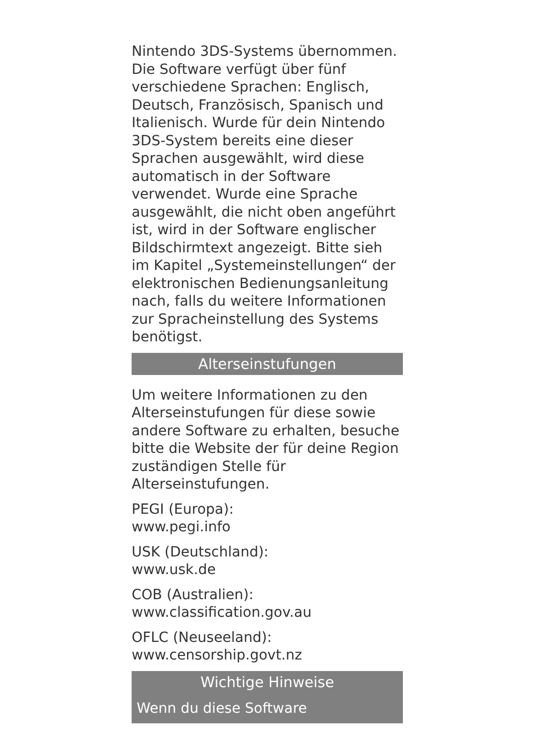Nintendo 3DS-Systems übernommen. Die Software verfügt über fünf verschiedene Sprachen: Englisch, Deutsch, Französisch, Spanisch und Italienisch. Wurde für dein Nintendo 3DS-System bereits eine dieser Sprachen ausgewählt, wird diese automatisch in der Software verwendet. Wurde eine Sprache ausgewählt, die nicht oben angeführt ist, wird in der Software englischer Bildschirmtext angezeigt. Bitte sieh im Kapitel „Systemeinstellungen“ der elektronischen Bedienungsanleitung nach, falls du weitere Informationen zur Spracheinstellung des Systems benötigst.
Alterseinstufungen
Um weitere Informationen zu den Alterseinstufungen für diese sowie andere Software zu erhalten, besuche bitte die Website der für deine Region zuständigen Stelle für Alterseinstufungen.
PEGI (Europa):
www.pegi.info
USK (Deutschland):
www.usk.de
COB (Australien):
www.classification.gov.au
OFLC (Neuseeland):
www.censorship.govt.nz
Wichtige Hinweise
Wenn du diese Software